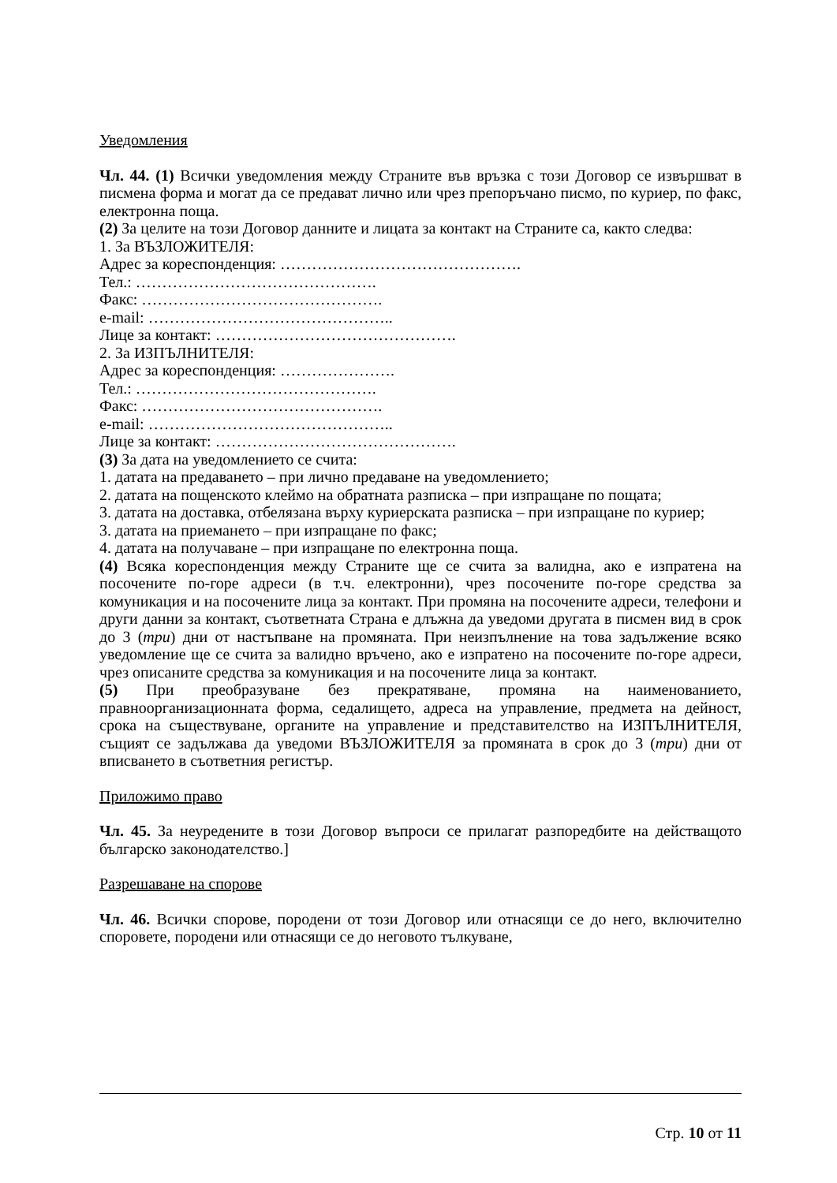Уведомления
Чл. 44. (1) Всички уведомления между Страните във връзка с този Договор се извършват в писмена форма и могат да се предават лично или чрез препоръчано писмо, по куриер, по факс, електронна поща.
(2) За целите на този Договор данните и лицата за контакт на Страните са, както следва:
1. За ВЪЗЛОЖИТЕЛЯ:
Адрес за кореспонденция: ……………………………………….
Тел.: ……………………………………….
Факс: ……………………………………….
e-mail: ………………………………………..
Лице за контакт: ……………………………………….
2. За ИЗПЪЛНИТЕЛЯ:
Адрес за кореспонденция: ………………….
Тел.: ……………………………………….
Факс: ……………………………………….
e-mail: ………………………………………..
Лице за контакт: ……………………………………….
(3) За дата на уведомлението се счита:
1. датата на предаването – при лично предаване на уведомлението;
2. датата на пощенското клеймо на обратната разписка – при изпращане по пощата;
3. датата на доставка, отбелязана върху куриерската разписка – при изпращане по куриер;
3. датата на приемането – при изпращане по факс;
4. датата на получаване – при изпращане по електронна поща.
(4) Всяка кореспонденция между Страните ще се счита за валидна, ако е изпратена на посочените по-горе адреси (в т.ч. електронни), чрез посочените по-горе средства за комуникация и на посочените лица за контакт. При промяна на посочените адреси, телефони и други данни за контакт, съответната Страна е длъжна да уведоми другата в писмен вид в срок до 3 (три) дни от настъпване на промяната. При неизпълнение на това задължение всяко уведомление ще се счита за валидно връчено, ако е изпратено на посочените по-горе адреси, чрез описаните средства за комуникация и на посочените лица за контакт.
(5) При преобразуване без прекратяване, промяна на наименованието, правноорганизационната форма, седалището, адреса на управление, предмета на дейност, срока на съществуване, органите на управление и представителство на ИЗПЪЛНИТЕЛЯ, същият се задължава да уведоми ВЪЗЛОЖИТЕЛЯ за промяната в срок до 3 (три) дни от вписването в съответния регистър.
Приложимо право
Чл. 45. За неуредените в този Договор въпроси се прилагат разпоредбите на действащото българско законодателство.]
Разрешаване на спорове
Чл. 46. Всички спорове, породени от този Договор или отнасящи се до него, включително споровете, породени или отнасящи се до неговото тълкуване,
Стр. 10 от 11